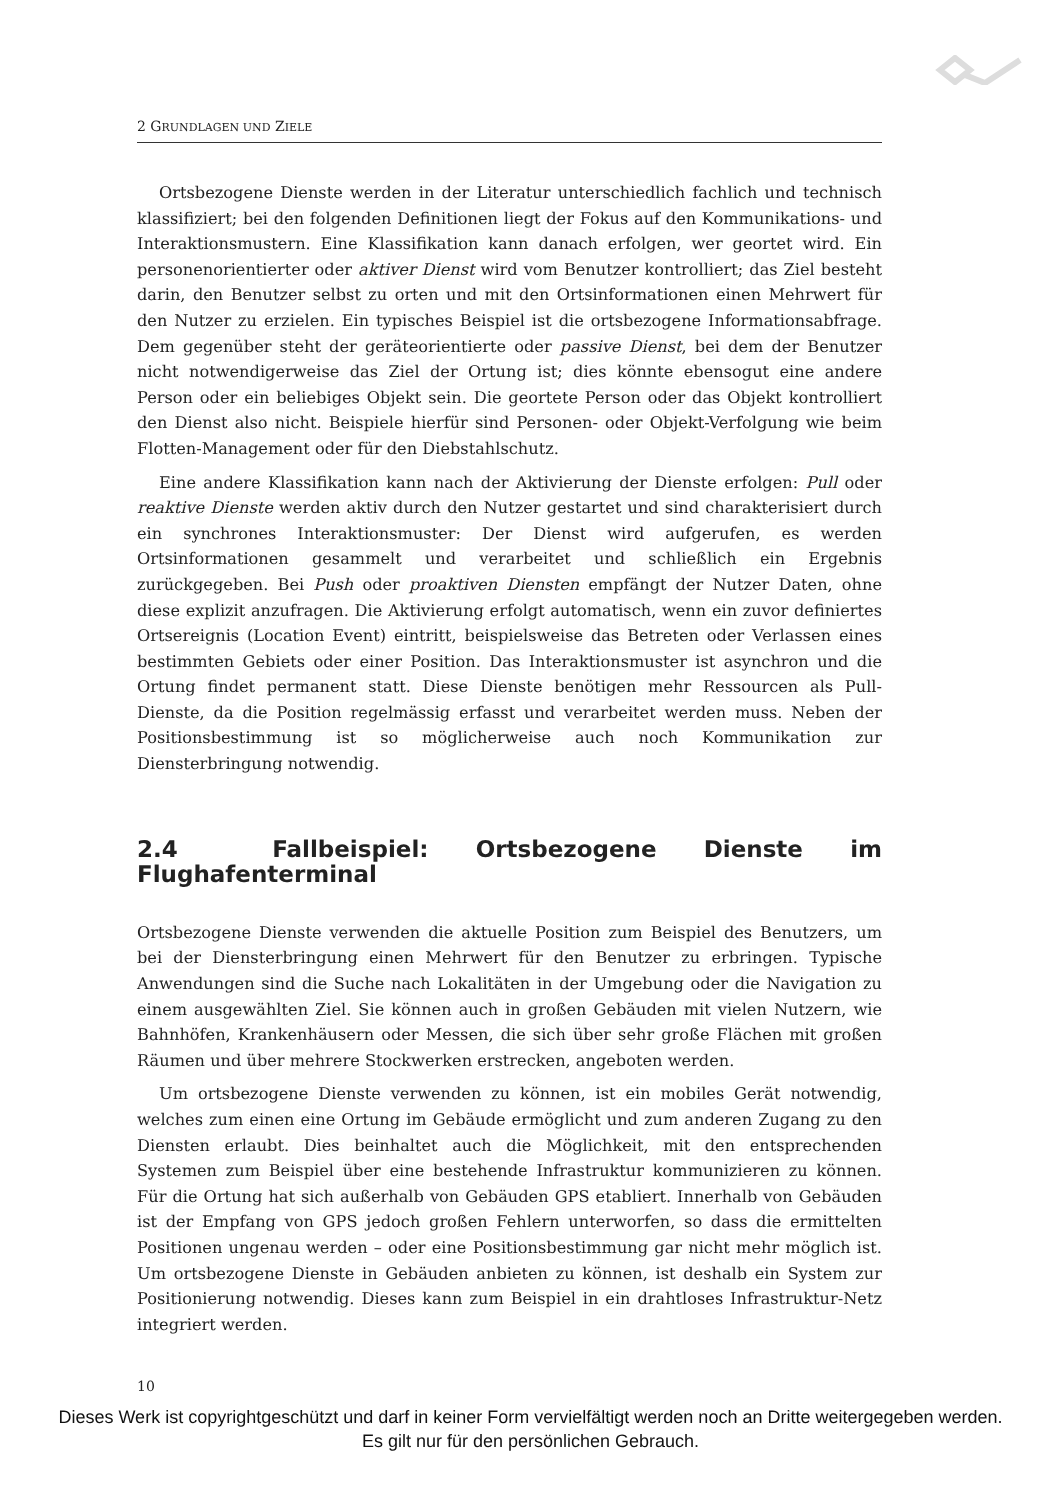2 GRUNDLAGEN UND ZIELE
Ortsbezogene Dienste werden in der Literatur unterschiedlich fachlich und technisch klassifiziert; bei den folgenden Definitionen liegt der Fokus auf den Kommunikations- und Interaktionsmustern. Eine Klassifikation kann danach erfolgen, wer geortet wird. Ein personenorientierter oder aktiver Dienst wird vom Benutzer kontrolliert; das Ziel besteht darin, den Benutzer selbst zu orten und mit den Ortsinformationen einen Mehrwert für den Nutzer zu erzielen. Ein typisches Beispiel ist die ortsbezogene Informationsabfrage. Dem gegenüber steht der geräteorientierte oder passive Dienst, bei dem der Benutzer nicht notwendigerweise das Ziel der Ortung ist; dies könnte ebensogut eine andere Person oder ein beliebiges Objekt sein. Die geortete Person oder das Objekt kontrolliert den Dienst also nicht. Beispiele hierfür sind Personen- oder Objekt-Verfolgung wie beim Flotten-Management oder für den Diebstahlschutz.
Eine andere Klassifikation kann nach der Aktivierung der Dienste erfolgen: Pull oder reaktive Dienste werden aktiv durch den Nutzer gestartet und sind charakterisiert durch ein synchrones Interaktionsmuster: Der Dienst wird aufgerufen, es werden Ortsinformationen gesammelt und verarbeitet und schließlich ein Ergebnis zurückgegeben. Bei Push oder proaktiven Diensten empfängt der Nutzer Daten, ohne diese explizit anzufragen. Die Aktivierung erfolgt automatisch, wenn ein zuvor definiertes Ortsereignis (Location Event) eintritt, beispielsweise das Betreten oder Verlassen eines bestimmten Gebiets oder einer Position. Das Interaktionsmuster ist asynchron und die Ortung findet permanent statt. Diese Dienste benötigen mehr Ressourcen als Pull-Dienste, da die Position regelmässig erfasst und verarbeitet werden muss. Neben der Positionsbestimmung ist so möglicherweise auch noch Kommunikation zur Diensterbringung notwendig.
2.4 Fallbeispiel: Ortsbezogene Dienste im Flughafenterminal
Ortsbezogene Dienste verwenden die aktuelle Position zum Beispiel des Benutzers, um bei der Diensterbringung einen Mehrwert für den Benutzer zu erbringen. Typische Anwendungen sind die Suche nach Lokalitäten in der Umgebung oder die Navigation zu einem ausgewählten Ziel. Sie können auch in großen Gebäuden mit vielen Nutzern, wie Bahnhöfen, Krankenhäusern oder Messen, die sich über sehr große Flächen mit großen Räumen und über mehrere Stockwerken erstrecken, angeboten werden.
Um ortsbezogene Dienste verwenden zu können, ist ein mobiles Gerät notwendig, welches zum einen eine Ortung im Gebäude ermöglicht und zum anderen Zugang zu den Diensten erlaubt. Dies beinhaltet auch die Möglichkeit, mit den entsprechenden Systemen zum Beispiel über eine bestehende Infrastruktur kommunizieren zu können. Für die Ortung hat sich außerhalb von Gebäuden GPS etabliert. Innerhalb von Gebäuden ist der Empfang von GPS jedoch großen Fehlern unterworfen, so dass die ermittelten Positionen ungenau werden – oder eine Positionsbestimmung gar nicht mehr möglich ist. Um ortsbezogene Dienste in Gebäuden anbieten zu können, ist deshalb ein System zur Positionierung notwendig. Dieses kann zum Beispiel in ein drahtloses Infrastruktur-Netz integriert werden.
10
Dieses Werk ist copyrightgeschützt und darf in keiner Form vervielfältigt werden noch an Dritte weitergegeben werden.
Es gilt nur für den persönlichen Gebrauch.